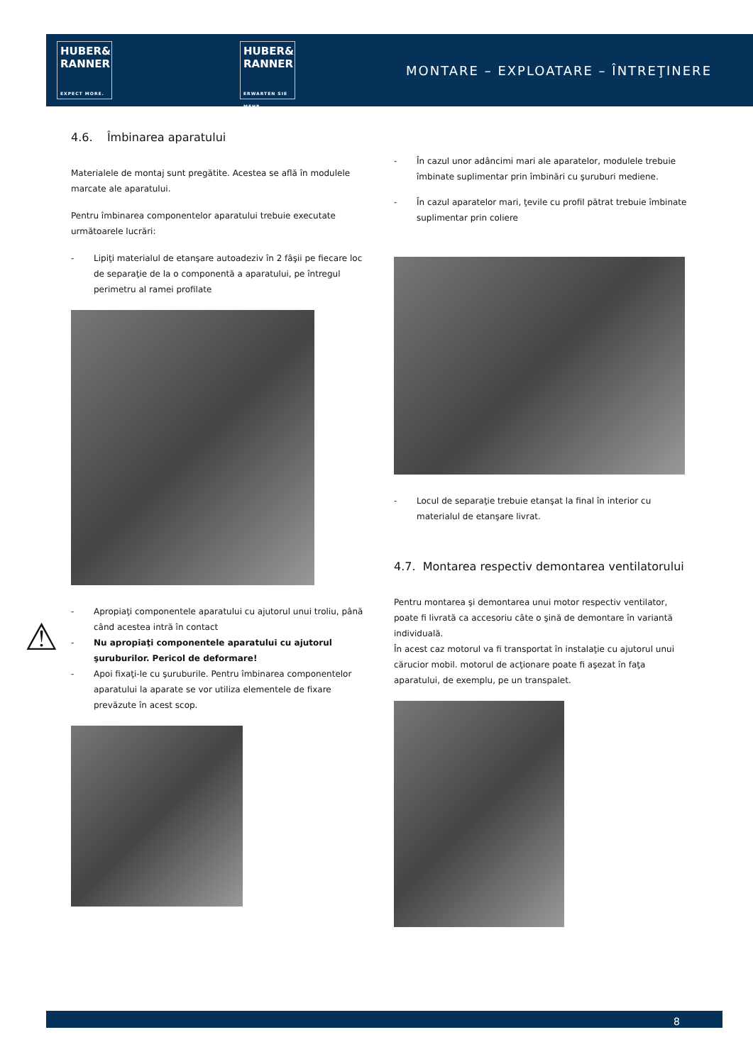HUBER&
RANNER
EXPECT MORE.
HUBER&
RANNER
ERWARTEN SIE MEHR.
MONTARE – EXPLOATARE – ÎNTREŢINERE
⚠
4.6. Îmbinarea aparatului
Materialele de montaj sunt pregătite. Acestea se află în modulele marcate ale aparatului.
Pentru îmbinarea componentelor aparatului trebuie executate următoarele lucrări:
- Lipiţi materialul de etanşare autoadeziv în 2 fâşii pe fiecare loc de separaţie de la o componentă a aparatului, pe întregul perimetru al ramei profilate
- Apropiaţi componentele aparatului cu ajutorul unui troliu, până când acestea intră în contact
- Nu apropiaţi componentele aparatului cu ajutorul şuruburilor. Pericol de deformare!
- Apoi fixaţi-le cu şuruburile. Pentru îmbinarea componentelor aparatului la aparate se vor utiliza elementele de fixare prevăzute în acest scop.
- În cazul unor adâncimi mari ale aparatelor, modulele trebuie îmbinate suplimentar prin îmbinări cu şuruburi mediene.
- În cazul aparatelor mari, ţevile cu profil pătrat trebuie îmbinate suplimentar prin coliere
- Locul de separaţie trebuie etanşat la final în interior cu materialul de etanşare livrat.
4.7. Montarea respectiv demontarea ventilatorului
Pentru montarea şi demontarea unui motor respectiv ventilator, poate fi livrată ca accesoriu câte o şină de demontare în variantă individuală.
În acest caz motorul va fi transportat în instalaţie cu ajutorul unui cărucior mobil. motorul de acţionare poate fi aşezat în faţa aparatului, de exemplu, pe un transpalet.
8